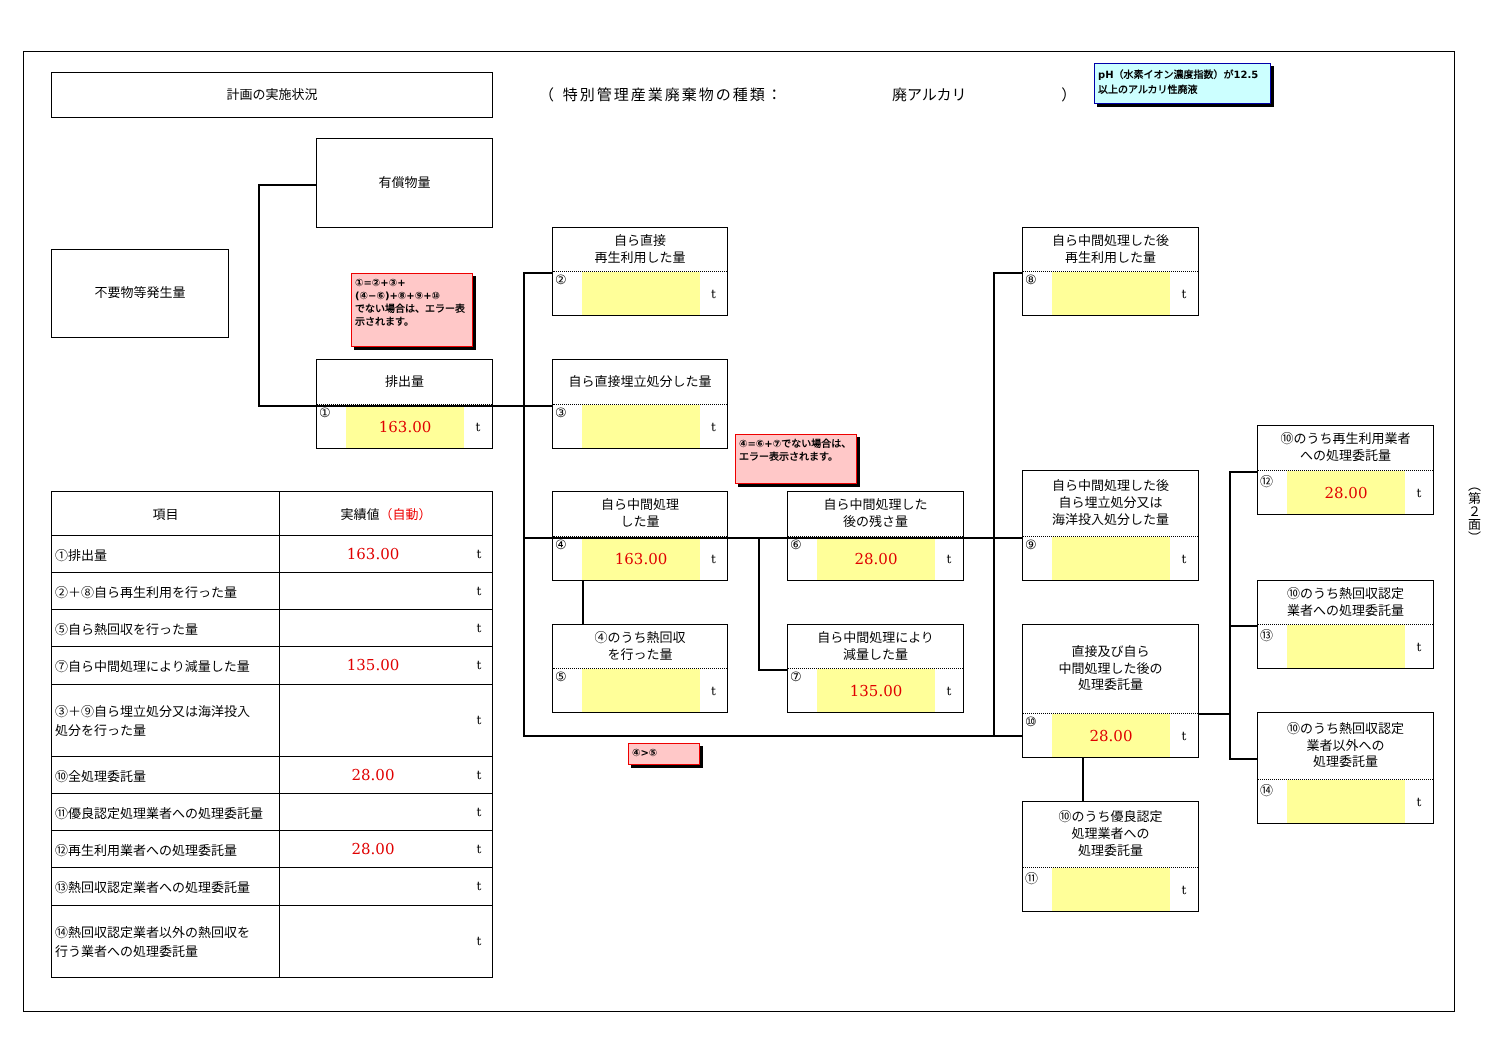計画の実施状況
（ 特別管理産業廃棄物の種類：
廃アルカリ　　　　　　 ）
pH（水素イオン濃度指数）が12.5以上のアルカリ性廃液
有償物量
不要物等発生量
①=②+③+(④−⑥)+⑧+⑨+⑩
でない場合は、エラー表示されます。
排出量
① 163.00 t
自ら直接
再生利用した量
② t
自ら直接埋立処分した量
③ t
④=⑥+⑦でない場合は、エラー表示されます。
自ら中間処理
した量
④ 163.00 t
④のうち熱回収
を行った量
⑤ t
④>⑤
自ら中間処理した
後の残さ量
⑥ 28.00 t
自ら中間処理により
減量した量
⑦ 135.00 t
自ら中間処理した後
再生利用した量
⑧ t
自ら中間処理した後
自ら埋立処分又は
海洋投入処分した量
⑨ t
直接及び自ら
中間処理した後の
処理委託量
⑩ 28.00 t
⑩のうち優良認定
処理業者への
処理委託量
⑪ t
⑩のうち再生利用業者
への処理委託量
⑫ 28.00 t
⑩のうち熱回収認定
業者への処理委託量
⑬ t
⑩のうち熱回収認定
業者以外への
処理委託量
⑭ t
（第２面）
| 項目 | 実績値 （自動） | |
| --- | --- | --- |
| ①排出量 | 163.00 | t |
| ②＋⑧自ら再生利用を行った量 | | t |
| ⑤自ら熱回収を行った量 | | t |
| ⑦自ら中間処理により減量した量 | 135.00 | t |
| ③＋⑨自ら埋立処分又は海洋投入 処分を行った量 | | t |
| ⑩全処理委託量 | 28.00 | t |
| ⑪優良認定処理業者への処理委託量 | | t |
| ⑫再生利用業者への処理委託量 | 28.00 | t |
| ⑬熱回収認定業者への処理委託量 | | t |
| ⑭熱回収認定業者以外の熱回収を 行う業者への処理委託量 | | t |